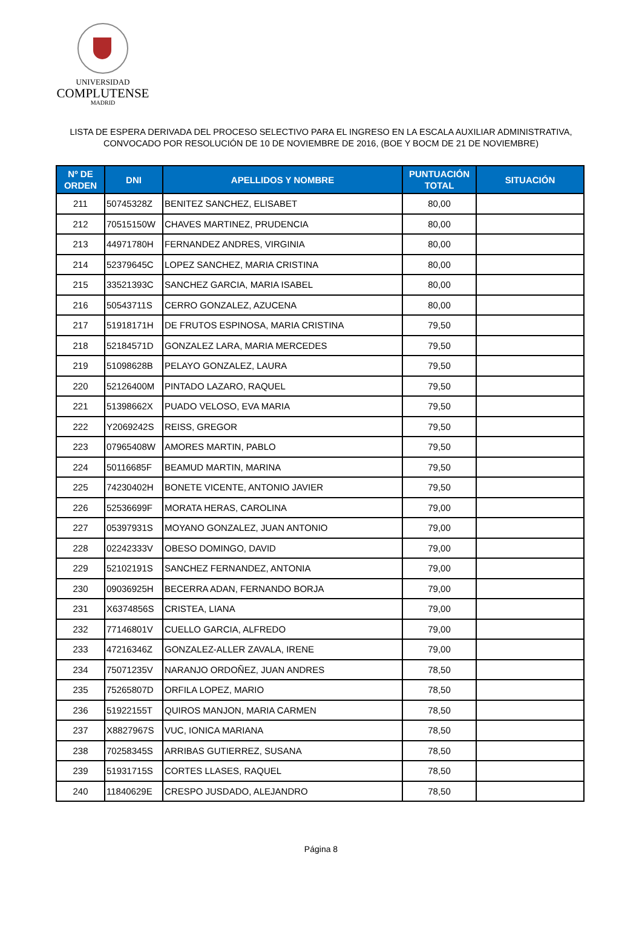UNIVERSIDAD
COMPLUTENSE
MADRID
LISTA DE ESPERA DERIVADA DEL PROCESO SELECTIVO PARA EL INGRESO EN LA ESCALA AUXILIAR ADMINISTRATIVA,
CONVOCADO POR RESOLUCIÓN DE 10 DE NOVIEMBRE DE 2016, (BOE Y BOCM DE 21 DE NOVIEMBRE)
| Nº DE ORDEN | DNI | APELLIDOS Y NOMBRE | PUNTUACIÓN TOTAL | SITUACIÓN |
| --- | --- | --- | --- | --- |
| 211 | 50745328Z | BENITEZ SANCHEZ, ELISABET | 80,00 | |
| 212 | 70515150W | CHAVES MARTINEZ, PRUDENCIA | 80,00 | |
| 213 | 44971780H | FERNANDEZ ANDRES, VIRGINIA | 80,00 | |
| 214 | 52379645C | LOPEZ SANCHEZ, MARIA CRISTINA | 80,00 | |
| 215 | 33521393C | SANCHEZ GARCIA, MARIA ISABEL | 80,00 | |
| 216 | 50543711S | CERRO GONZALEZ, AZUCENA | 80,00 | |
| 217 | 51918171H | DE FRUTOS ESPINOSA, MARIA CRISTINA | 79,50 | |
| 218 | 52184571D | GONZALEZ LARA, MARIA MERCEDES | 79,50 | |
| 219 | 51098628B | PELAYO GONZALEZ, LAURA | 79,50 | |
| 220 | 52126400M | PINTADO LAZARO, RAQUEL | 79,50 | |
| 221 | 51398662X | PUADO VELOSO, EVA MARIA | 79,50 | |
| 222 | Y2069242S | REISS, GREGOR | 79,50 | |
| 223 | 07965408W | AMORES MARTIN, PABLO | 79,50 | |
| 224 | 50116685F | BEAMUD MARTIN, MARINA | 79,50 | |
| 225 | 74230402H | BONETE VICENTE, ANTONIO JAVIER | 79,50 | |
| 226 | 52536699F | MORATA HERAS, CAROLINA | 79,00 | |
| 227 | 05397931S | MOYANO GONZALEZ, JUAN ANTONIO | 79,00 | |
| 228 | 02242333V | OBESO DOMINGO, DAVID | 79,00 | |
| 229 | 52102191S | SANCHEZ FERNANDEZ, ANTONIA | 79,00 | |
| 230 | 09036925H | BECERRA ADAN, FERNANDO BORJA | 79,00 | |
| 231 | X6374856S | CRISTEA, LIANA | 79,00 | |
| 232 | 77146801V | CUELLO GARCIA, ALFREDO | 79,00 | |
| 233 | 47216346Z | GONZALEZ-ALLER ZAVALA, IRENE | 79,00 | |
| 234 | 75071235V | NARANJO ORDOÑEZ, JUAN ANDRES | 78,50 | |
| 235 | 75265807D | ORFILA LOPEZ, MARIO | 78,50 | |
| 236 | 51922155T | QUIROS MANJON, MARIA CARMEN | 78,50 | |
| 237 | X8827967S | VUC, IONICA MARIANA | 78,50 | |
| 238 | 70258345S | ARRIBAS GUTIERREZ, SUSANA | 78,50 | |
| 239 | 51931715S | CORTES LLASES, RAQUEL | 78,50 | |
| 240 | 11840629E | CRESPO JUSDADO, ALEJANDRO | 78,50 | |
Página 8